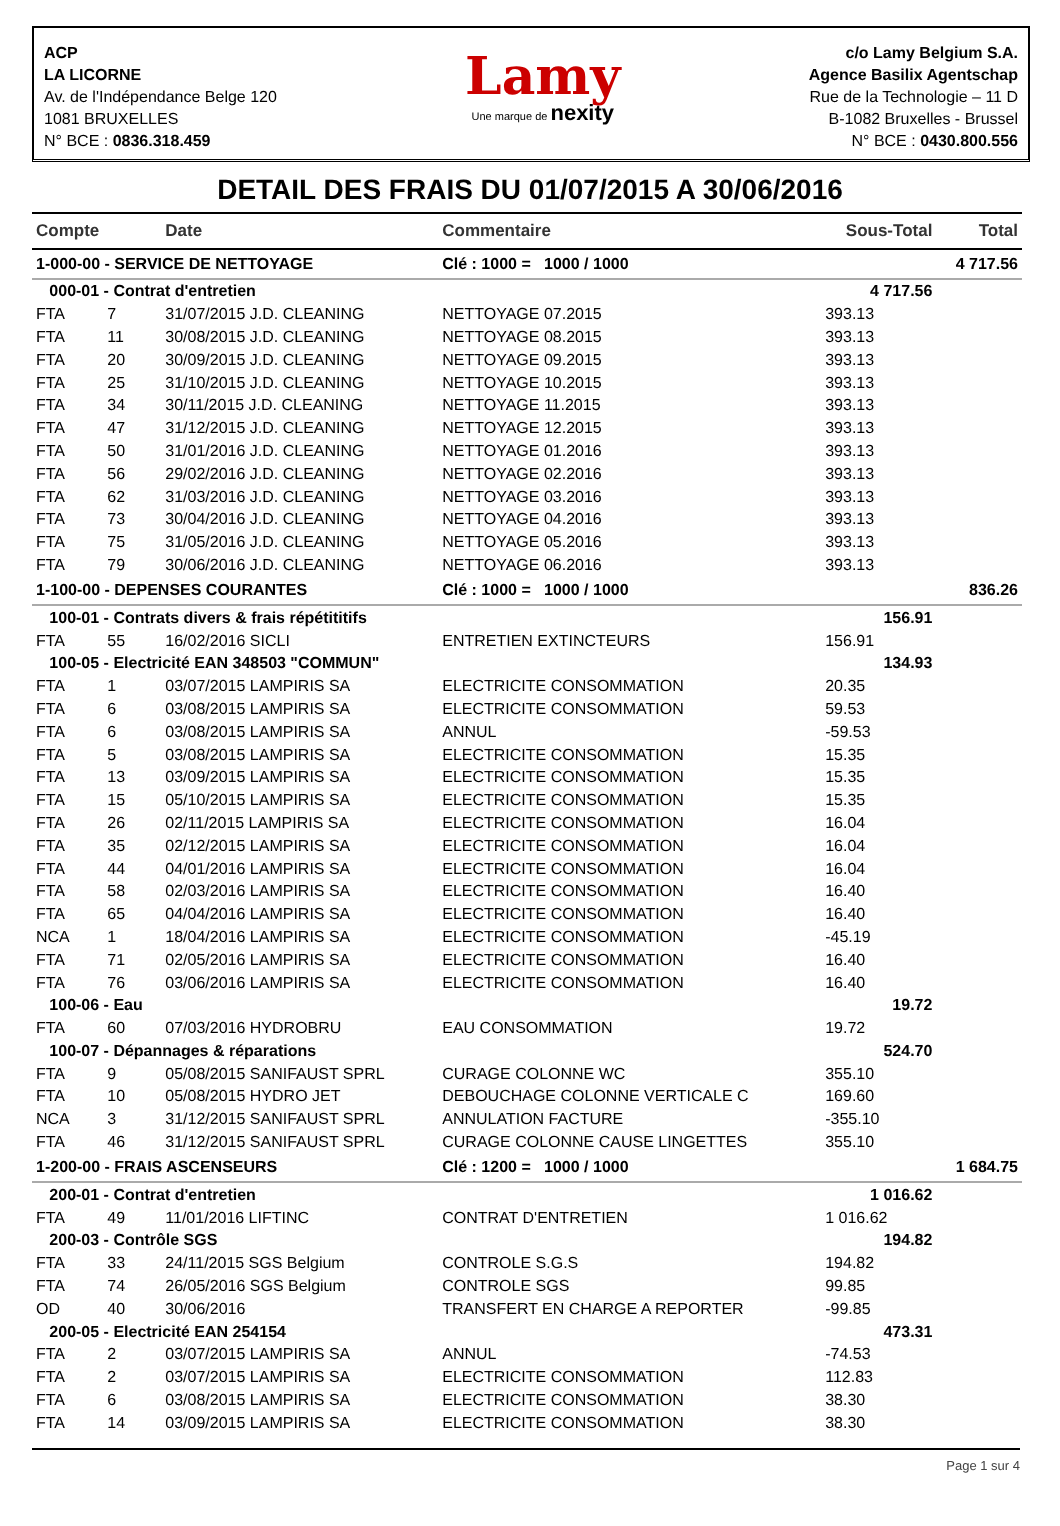ACP
LA LICORNE
Av. de l'Indépendance Belge 120
1081 BRUXELLES
N° BCE : 0836.318.459
Lamy
Une marque de nexity
c/o Lamy Belgium S.A.
Agence Basilix Agentschap
Rue de la Technologie – 11 D
B-1082 Bruxelles - Brussel
N° BCE : 0430.800.556
DETAIL DES FRAIS DU 01/07/2015 A 30/06/2016
| Compte | | Date | Commentaire | Sous-Total | Total |
| --- | --- | --- | --- | --- | --- |
| 1-000-00 - SERVICE DE NETTOYAGE | | | Clé : 1000 = 1000 / 1000 | | 4 717.56 |
| 000-01 - Contrat d'entretien | | | | 4 717.56 | |
| FTA | 7 | 31/07/2015 J.D. CLEANING | NETTOYAGE 07.2015 | 393.13 | |
| FTA | 11 | 30/08/2015 J.D. CLEANING | NETTOYAGE 08.2015 | 393.13 | |
| FTA | 20 | 30/09/2015 J.D. CLEANING | NETTOYAGE 09.2015 | 393.13 | |
| FTA | 25 | 31/10/2015 J.D. CLEANING | NETTOYAGE 10.2015 | 393.13 | |
| FTA | 34 | 30/11/2015 J.D. CLEANING | NETTOYAGE 11.2015 | 393.13 | |
| FTA | 47 | 31/12/2015 J.D. CLEANING | NETTOYAGE 12.2015 | 393.13 | |
| FTA | 50 | 31/01/2016 J.D. CLEANING | NETTOYAGE 01.2016 | 393.13 | |
| FTA | 56 | 29/02/2016 J.D. CLEANING | NETTOYAGE 02.2016 | 393.13 | |
| FTA | 62 | 31/03/2016 J.D. CLEANING | NETTOYAGE 03.2016 | 393.13 | |
| FTA | 73 | 30/04/2016 J.D. CLEANING | NETTOYAGE 04.2016 | 393.13 | |
| FTA | 75 | 31/05/2016 J.D. CLEANING | NETTOYAGE 05.2016 | 393.13 | |
| FTA | 79 | 30/06/2016 J.D. CLEANING | NETTOYAGE 06.2016 | 393.13 | |
| 1-100-00 - DEPENSES COURANTES | | | Clé : 1000 = 1000 / 1000 | | 836.26 |
| 100-01 - Contrats divers & frais répétititifs | | | | 156.91 | |
| FTA | 55 | 16/02/2016 SICLI | ENTRETIEN EXTINCTEURS | 156.91 | |
| 100-05 - Electricité EAN 348503 "COMMUN" | | | | 134.93 | |
| FTA | 1 | 03/07/2015 LAMPIRIS SA | ELECTRICITE CONSOMMATION | 20.35 | |
| FTA | 6 | 03/08/2015 LAMPIRIS SA | ELECTRICITE CONSOMMATION | 59.53 | |
| FTA | 6 | 03/08/2015 LAMPIRIS SA | ANNUL | -59.53 | |
| FTA | 5 | 03/08/2015 LAMPIRIS SA | ELECTRICITE CONSOMMATION | 15.35 | |
| FTA | 13 | 03/09/2015 LAMPIRIS SA | ELECTRICITE CONSOMMATION | 15.35 | |
| FTA | 15 | 05/10/2015 LAMPIRIS SA | ELECTRICITE CONSOMMATION | 15.35 | |
| FTA | 26 | 02/11/2015 LAMPIRIS SA | ELECTRICITE CONSOMMATION | 16.04 | |
| FTA | 35 | 02/12/2015 LAMPIRIS SA | ELECTRICITE CONSOMMATION | 16.04 | |
| FTA | 44 | 04/01/2016 LAMPIRIS SA | ELECTRICITE CONSOMMATION | 16.04 | |
| FTA | 58 | 02/03/2016 LAMPIRIS SA | ELECTRICITE CONSOMMATION | 16.40 | |
| FTA | 65 | 04/04/2016 LAMPIRIS SA | ELECTRICITE CONSOMMATION | 16.40 | |
| NCA | 1 | 18/04/2016 LAMPIRIS SA | ELECTRICITE CONSOMMATION | -45.19 | |
| FTA | 71 | 02/05/2016 LAMPIRIS SA | ELECTRICITE CONSOMMATION | 16.40 | |
| FTA | 76 | 03/06/2016 LAMPIRIS SA | ELECTRICITE CONSOMMATION | 16.40 | |
| 100-06 - Eau | | | | 19.72 | |
| FTA | 60 | 07/03/2016 HYDROBRU | EAU CONSOMMATION | 19.72 | |
| 100-07 - Dépannages & réparations | | | | 524.70 | |
| FTA | 9 | 05/08/2015 SANIFAUST SPRL | CURAGE COLONNE WC | 355.10 | |
| FTA | 10 | 05/08/2015 HYDRO JET | DEBOUCHAGE COLONNE VERTICALE C | 169.60 | |
| NCA | 3 | 31/12/2015 SANIFAUST SPRL | ANNULATION FACTURE | -355.10 | |
| FTA | 46 | 31/12/2015 SANIFAUST SPRL | CURAGE COLONNE CAUSE LINGETTES | 355.10 | |
| 1-200-00 - FRAIS ASCENSEURS | | | Clé : 1200 = 1000 / 1000 | | 1 684.75 |
| 200-01 - Contrat d'entretien | | | | 1 016.62 | |
| FTA | 49 | 11/01/2016 LIFTINC | CONTRAT D'ENTRETIEN | 1 016.62 | |
| 200-03 - Contrôle SGS | | | | 194.82 | |
| FTA | 33 | 24/11/2015 SGS Belgium | CONTROLE S.G.S | 194.82 | |
| FTA | 74 | 26/05/2016 SGS Belgium | CONTROLE SGS | 99.85 | |
| OD | 40 | 30/06/2016 | TRANSFERT EN CHARGE A REPORTER | -99.85 | |
| 200-05 - Electricité EAN 254154 | | | | 473.31 | |
| FTA | 2 | 03/07/2015 LAMPIRIS SA | ANNUL | -74.53 | |
| FTA | 2 | 03/07/2015 LAMPIRIS SA | ELECTRICITE CONSOMMATION | 112.83 | |
| FTA | 6 | 03/08/2015 LAMPIRIS SA | ELECTRICITE CONSOMMATION | 38.30 | |
| FTA | 14 | 03/09/2015 LAMPIRIS SA | ELECTRICITE CONSOMMATION | 38.30 | |
Page 1 sur 4